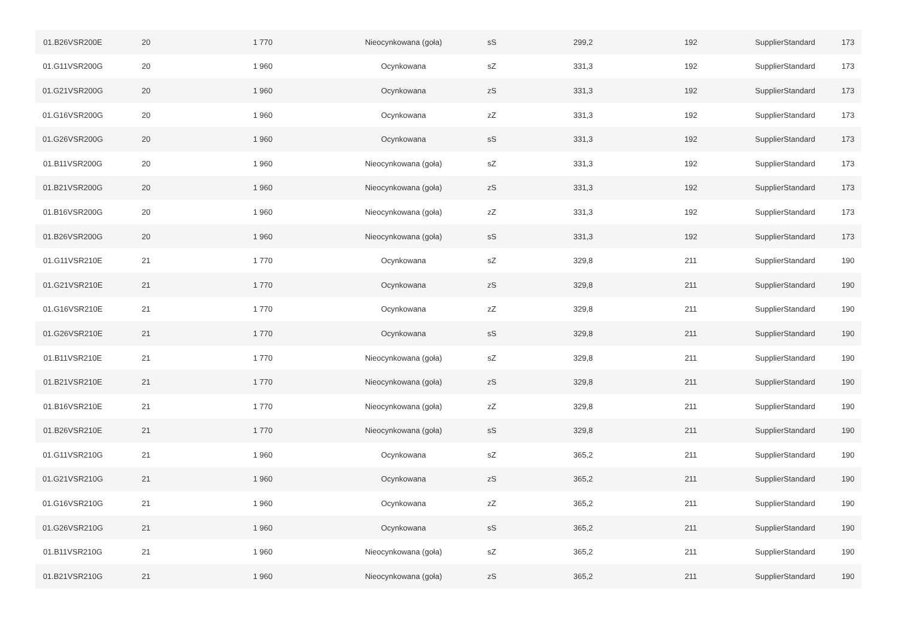| 01.B26VSR200E | 20 | 1 770 | Nieocynkowana (goła) | sS | 299,2 | 192 | SupplierStandard | 173 |
| 01.G11VSR200G | 20 | 1 960 | Ocynkowana | sZ | 331,3 | 192 | SupplierStandard | 173 |
| 01.G21VSR200G | 20 | 1 960 | Ocynkowana | zS | 331,3 | 192 | SupplierStandard | 173 |
| 01.G16VSR200G | 20 | 1 960 | Ocynkowana | zZ | 331,3 | 192 | SupplierStandard | 173 |
| 01.G26VSR200G | 20 | 1 960 | Ocynkowana | sS | 331,3 | 192 | SupplierStandard | 173 |
| 01.B11VSR200G | 20 | 1 960 | Nieocynkowana (goła) | sZ | 331,3 | 192 | SupplierStandard | 173 |
| 01.B21VSR200G | 20 | 1 960 | Nieocynkowana (goła) | zS | 331,3 | 192 | SupplierStandard | 173 |
| 01.B16VSR200G | 20 | 1 960 | Nieocynkowana (goła) | zZ | 331,3 | 192 | SupplierStandard | 173 |
| 01.B26VSR200G | 20 | 1 960 | Nieocynkowana (goła) | sS | 331,3 | 192 | SupplierStandard | 173 |
| 01.G11VSR210E | 21 | 1 770 | Ocynkowana | sZ | 329,8 | 211 | SupplierStandard | 190 |
| 01.G21VSR210E | 21 | 1 770 | Ocynkowana | zS | 329,8 | 211 | SupplierStandard | 190 |
| 01.G16VSR210E | 21 | 1 770 | Ocynkowana | zZ | 329,8 | 211 | SupplierStandard | 190 |
| 01.G26VSR210E | 21 | 1 770 | Ocynkowana | sS | 329,8 | 211 | SupplierStandard | 190 |
| 01.B11VSR210E | 21 | 1 770 | Nieocynkowana (goła) | sZ | 329,8 | 211 | SupplierStandard | 190 |
| 01.B21VSR210E | 21 | 1 770 | Nieocynkowana (goła) | zS | 329,8 | 211 | SupplierStandard | 190 |
| 01.B16VSR210E | 21 | 1 770 | Nieocynkowana (goła) | zZ | 329,8 | 211 | SupplierStandard | 190 |
| 01.B26VSR210E | 21 | 1 770 | Nieocynkowana (goła) | sS | 329,8 | 211 | SupplierStandard | 190 |
| 01.G11VSR210G | 21 | 1 960 | Ocynkowana | sZ | 365,2 | 211 | SupplierStandard | 190 |
| 01.G21VSR210G | 21 | 1 960 | Ocynkowana | zS | 365,2 | 211 | SupplierStandard | 190 |
| 01.G16VSR210G | 21 | 1 960 | Ocynkowana | zZ | 365,2 | 211 | SupplierStandard | 190 |
| 01.G26VSR210G | 21 | 1 960 | Ocynkowana | sS | 365,2 | 211 | SupplierStandard | 190 |
| 01.B11VSR210G | 21 | 1 960 | Nieocynkowana (goła) | sZ | 365,2 | 211 | SupplierStandard | 190 |
| 01.B21VSR210G | 21 | 1 960 | Nieocynkowana (goła) | zS | 365,2 | 211 | SupplierStandard | 190 |